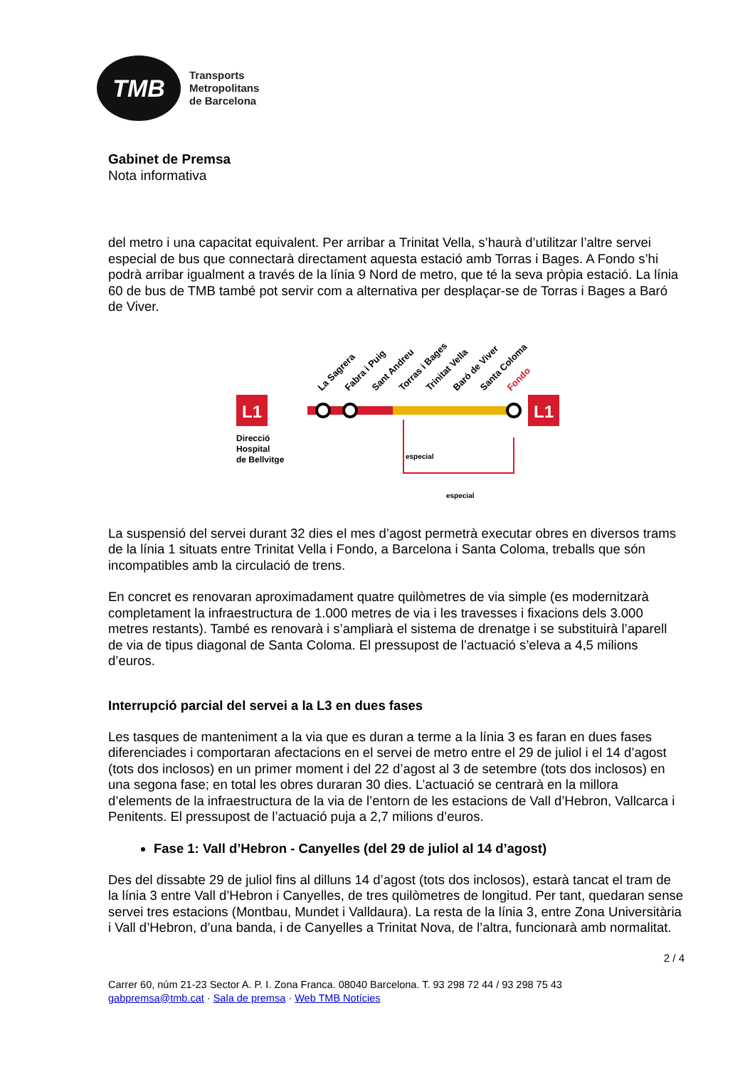TMB
Transports
Metropolitans
de Barcelona
Gabinet de Premsa
Nota informativa
del metro i una capacitat equivalent. Per arribar a Trinitat Vella, s’haurà d’utilitzar l’altre servei especial de bus que connectarà directament aquesta estació amb Torras i Bages. A Fondo s’hi podrà arribar igualment a través de la línia 9 Nord de metro, que té la seva pròpia estació. La línia 60 de bus de TMB també pot servir com a alternativa per desplaçar-se de Torras i Bages a Baró de Viver.
L1
L1
La Sagrera
Fabra i Puig
Sant Andreu
Torras i Bages
Trinitat Vella
Baró de Viver
Santa Coloma
Fondo
Direcció
Hospital
de Bellvitge
especial
especial
La suspensió del servei durant 32 dies el mes d’agost permetrà executar obres en diversos trams de la línia 1 situats entre Trinitat Vella i Fondo, a Barcelona i Santa Coloma, treballs que són incompatibles amb la circulació de trens.
En concret es renovaran aproximadament quatre quilòmetres de via simple (es modernitzarà completament la infraestructura de 1.000 metres de via i les travesses i fixacions dels 3.000 metres restants). També es renovarà i s’ampliarà el sistema de drenatge i se substituirà l’aparell de via de tipus diagonal de Santa Coloma. El pressupost de l’actuació s’eleva a 4,5 milions d’euros.
Interrupció parcial del servei a la L3 en dues fases
Les tasques de manteniment a la via que es duran a terme a la línia 3 es faran en dues fases diferenciades i comportaran afectacions en el servei de metro entre el 29 de juliol i el 14 d’agost (tots dos inclosos) en un primer moment i del 22 d’agost al 3 de setembre (tots dos inclosos) en una segona fase; en total les obres duraran 30 dies. L’actuació se centrarà en la millora d’elements de la infraestructura de la via de l’entorn de les estacions de Vall d’Hebron, Vallcarca i Penitents. El pressupost de l’actuació puja a 2,7 milions d’euros.
Fase 1: Vall d’Hebron - Canyelles (del 29 de juliol al 14 d’agost)
Des del dissabte 29 de juliol fins al dilluns 14 d’agost (tots dos inclosos), estarà tancat el tram de la línia 3 entre Vall d’Hebron i Canyelles, de tres quilòmetres de longitud. Per tant, quedaran sense servei tres estacions (Montbau, Mundet i Valldaura). La resta de la línia 3, entre Zona Universitària i Vall d’Hebron, d’una banda, i de Canyelles a Trinitat Nova, de l’altra, funcionarà amb normalitat.
2 / 4
Carrer 60, núm 21-23 Sector A. P. I. Zona Franca. 08040 Barcelona. T. 93 298 72 44 / 93 298 75 43
gabpremsa@tmb.cat · Sala de premsa · Web TMB Notícies